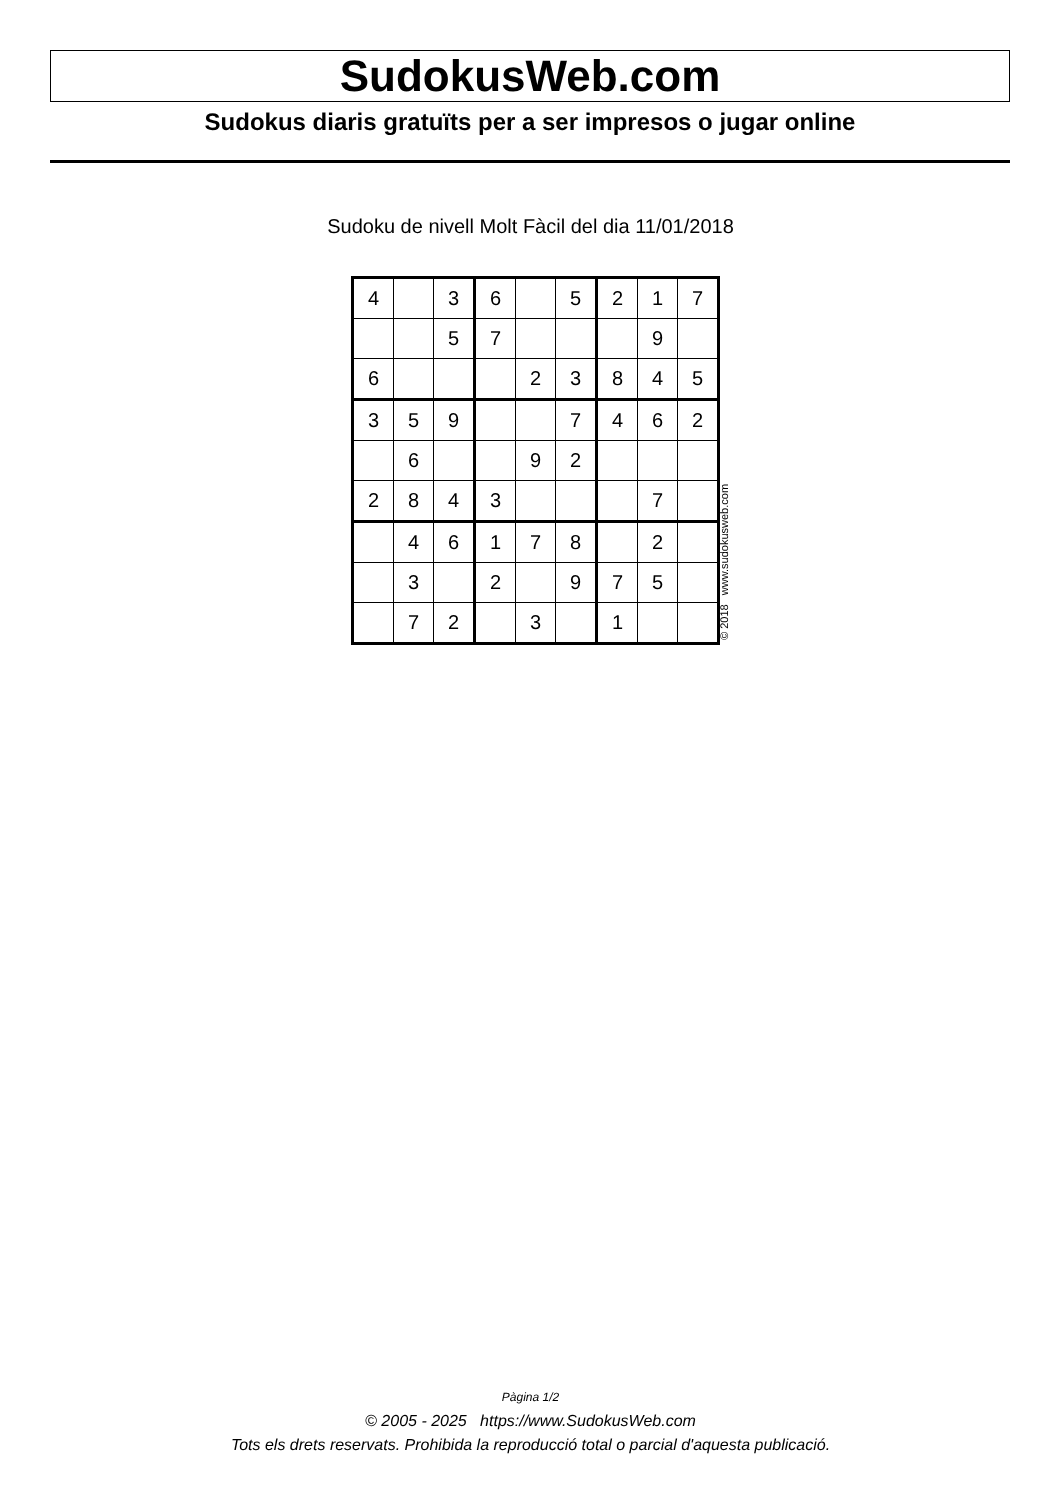SudokusWeb.com
Sudokus diaris gratuïts per a ser impresos o jugar online
Sudoku de nivell Molt Fàcil del dia 11/01/2018
| 4 | | 3 | 6 | | 5 | 2 | 1 | 7 |
| | | 5 | 7 | | | | 9 | |
| 6 | | | | 2 | 3 | 8 | 4 | 5 |
| 3 | 5 | 9 | | | 7 | 4 | 6 | 2 |
| | 6 | | | 9 | 2 | | | |
| 2 | 8 | 4 | 3 | | | | 7 | |
| | 4 | 6 | 1 | 7 | 8 | | 2 | |
| | 3 | | 2 | | 9 | 7 | 5 | |
| | 7 | 2 | | 3 | | 1 | | |
© 2018 www.sudokusweb.com
Pàgina 1/2
© 2005 - 2025 https://www.SudokusWeb.com
Tots els drets reservats. Prohibida la reproducció total o parcial d'aquesta publicació.